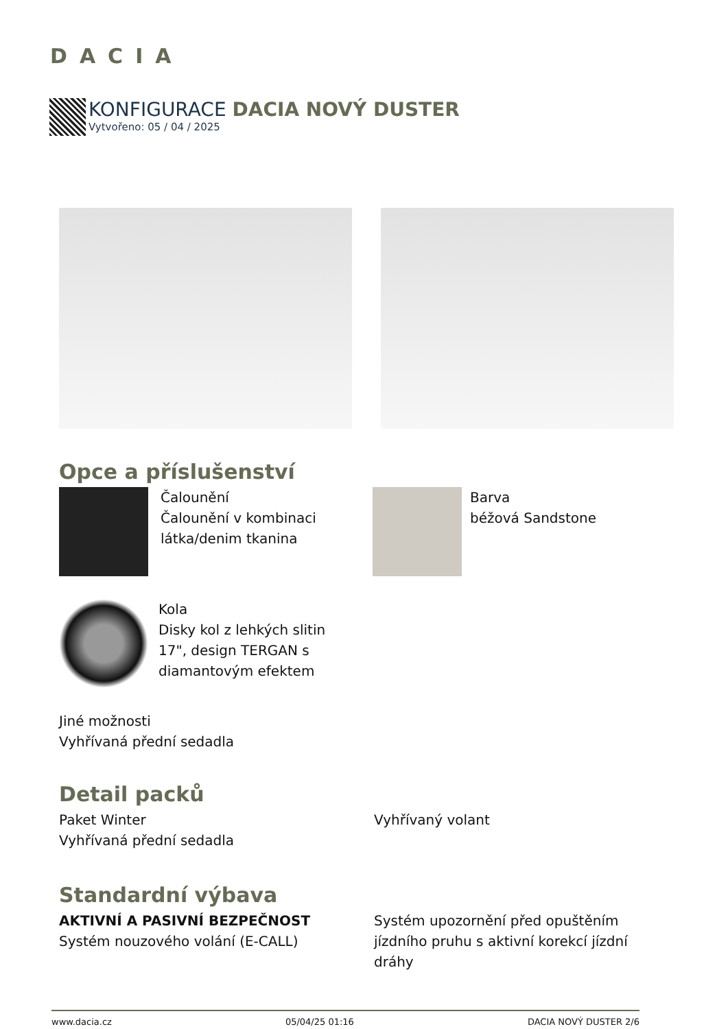DACIA
KONFIGURACE DACIA NOVÝ DUSTER
Vytvořeno: 05 / 04 / 2025
Opce a příslušenství
Čalounění
Čalounění v kombinaci
látka/denim tkanina
Barva
béžová Sandstone
Kola
Disky kol z lehkých slitin
17", design TERGAN s
diamantovým efektem
Jiné možnosti
Vyhřívaná přední sedadla
Detail packů
Paket Winter
Vyhřívaná přední sedadla
Vyhřívaný volant
Standardní výbava
AKTIVNÍ A PASIVNÍ BEZPEČNOST
Systém nouzového volání (E-CALL)
Systém upozornění před opuštěním jízdního pruhu s aktivní korekcí jízdní dráhy
www.dacia.cz 05/04/25 01:16 DACIA NOVÝ DUSTER 2/6